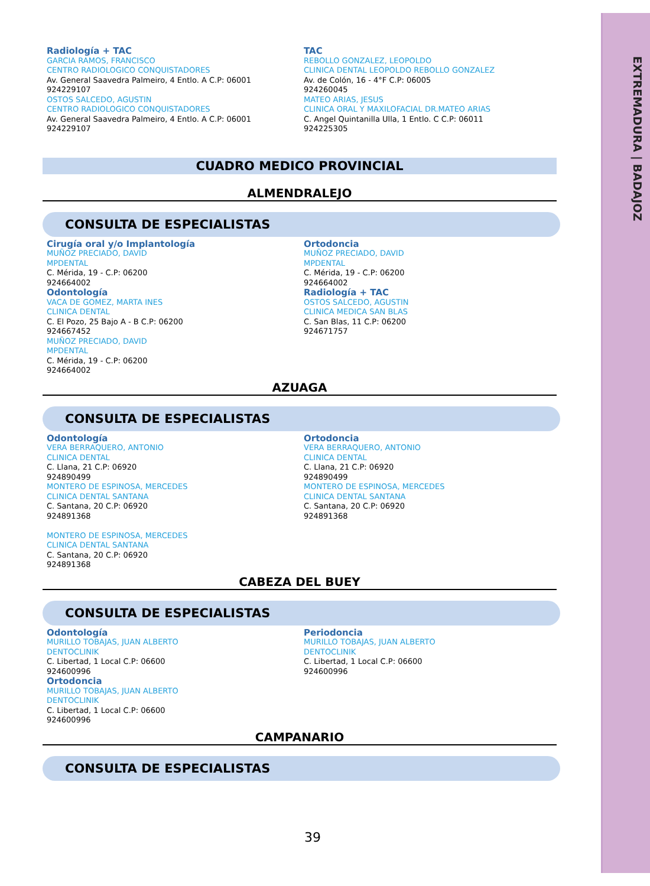EXTREMADURA | BADAJOZ
Radiología + TAC
GARCIA RAMOS, FRANCISCO
CENTRO RADIOLOGICO CONQUISTADORES
Av. General Saavedra Palmeiro, 4 Entlo. A C.P: 06001
924229107
OSTOS SALCEDO, AGUSTIN
CENTRO RADIOLOGICO CONQUISTADORES
Av. General Saavedra Palmeiro, 4 Entlo. A C.P: 06001
924229107
TAC
REBOLLO GONZALEZ, LEOPOLDO
CLINICA DENTAL LEOPOLDO REBOLLO GONZALEZ
Av. de Colón, 16 - 4°F C.P: 06005
924260045
MATEO ARIAS, JESUS
CLINICA ORAL Y MAXILOFACIAL DR.MATEO ARIAS
C. Angel Quintanilla Ulla, 1 Entlo. C C.P: 06011
924225305
CUADRO MEDICO PROVINCIAL
ALMENDRALEJO
CONSULTA DE ESPECIALISTAS
Cirugía oral y/o Implantología
MUÑOZ PRECIADO, DAVID
MPDENTAL
C. Mérida, 19 - C.P: 06200
924664002
Odontología
VACA DE GOMEZ, MARTA INES
CLINICA DENTAL
C. El Pozo, 25 Bajo A - B C.P: 06200
924667452
MUÑOZ PRECIADO, DAVID
MPDENTAL
C. Mérida, 19 - C.P: 06200
924664002
Ortodoncia
MUÑOZ PRECIADO, DAVID
MPDENTAL
C. Mérida, 19 - C.P: 06200
924664002
Radiología + TAC
OSTOS SALCEDO, AGUSTIN
CLINICA MEDICA SAN BLAS
C. San Blas, 11 C.P: 06200
924671757
AZUAGA
CONSULTA DE ESPECIALISTAS
Odontología
VERA BERRAQUERO, ANTONIO
CLINICA DENTAL
C. Llana, 21 C.P: 06920
924890499
MONTERO DE ESPINOSA, MERCEDES
CLINICA DENTAL SANTANA
C. Santana, 20 C.P: 06920
924891368
MONTERO DE ESPINOSA, MERCEDES
CLINICA DENTAL SANTANA
C. Santana, 20 C.P: 06920
924891368
Ortodoncia
VERA BERRAQUERO, ANTONIO
CLINICA DENTAL
C. Llana, 21 C.P: 06920
924890499
MONTERO DE ESPINOSA, MERCEDES
CLINICA DENTAL SANTANA
C. Santana, 20 C.P: 06920
924891368
CABEZA DEL BUEY
CONSULTA DE ESPECIALISTAS
Odontología
MURILLO TOBAJAS, JUAN ALBERTO
DENTOCLINIK
C. Libertad, 1 Local C.P: 06600
924600996
Ortodoncia
MURILLO TOBAJAS, JUAN ALBERTO
DENTOCLINIK
C. Libertad, 1 Local C.P: 06600
924600996
Periodoncia
MURILLO TOBAJAS, JUAN ALBERTO
DENTOCLINIK
C. Libertad, 1 Local C.P: 06600
924600996
CAMPANARIO
CONSULTA DE ESPECIALISTAS
39